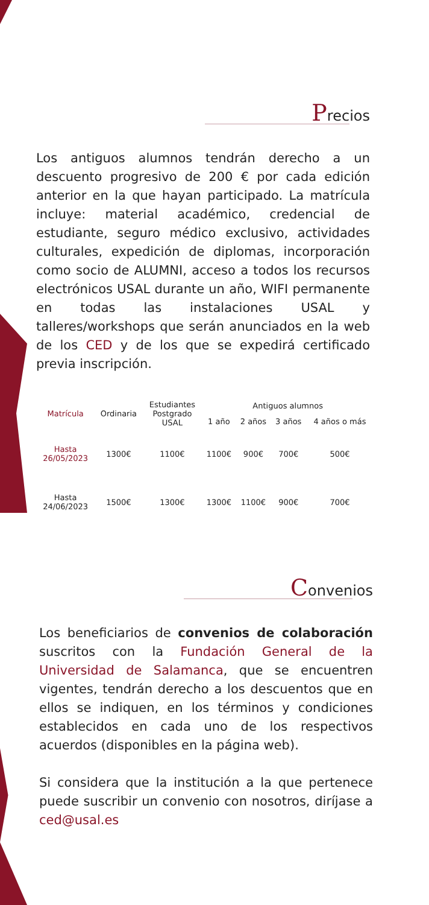Precios
Los antiguos alumnos tendrán derecho a un descuento progresivo de 200 € por cada edición anterior en la que hayan participado. La matrícula incluye: material académico, credencial de estudiante, seguro médico exclusivo, actividades culturales, expedición de diplomas, incorporación como socio de ALUMNI, acceso a todos los recursos electrónicos USAL durante un año, WIFI permanente en todas las instalaciones USAL y talleres/workshops que serán anunciados en la web de los CED y de los que se expedirá certificado previa inscripción.
| Matrícula | Ordinaria | Estudiantes Postgrado USAL | Antiguos alumnos | | | |
| --- | --- | --- | --- | --- | --- | --- |
| | | | 1 año | 2 años | 3 años | 4 años o más |
| Hasta 26/05/2023 | 1300€ | 1100€ | 1100€ | 900€ | 700€ | 500€ |
| Hasta 24/06/2023 | 1500€ | 1300€ | 1300€ | 1100€ | 900€ | 700€ |
Convenios
Los beneficiarios de convenios de colaboración suscritos con la Fundación General de la Universidad de Salamanca, que se encuentren vigentes, tendrán derecho a los descuentos que en ellos se indiquen, en los términos y condiciones establecidos en cada uno de los respectivos acuerdos (disponibles en la página web).
Si considera que la institución a la que pertenece puede suscribir un convenio con nosotros, diríjase a ced@usal.es